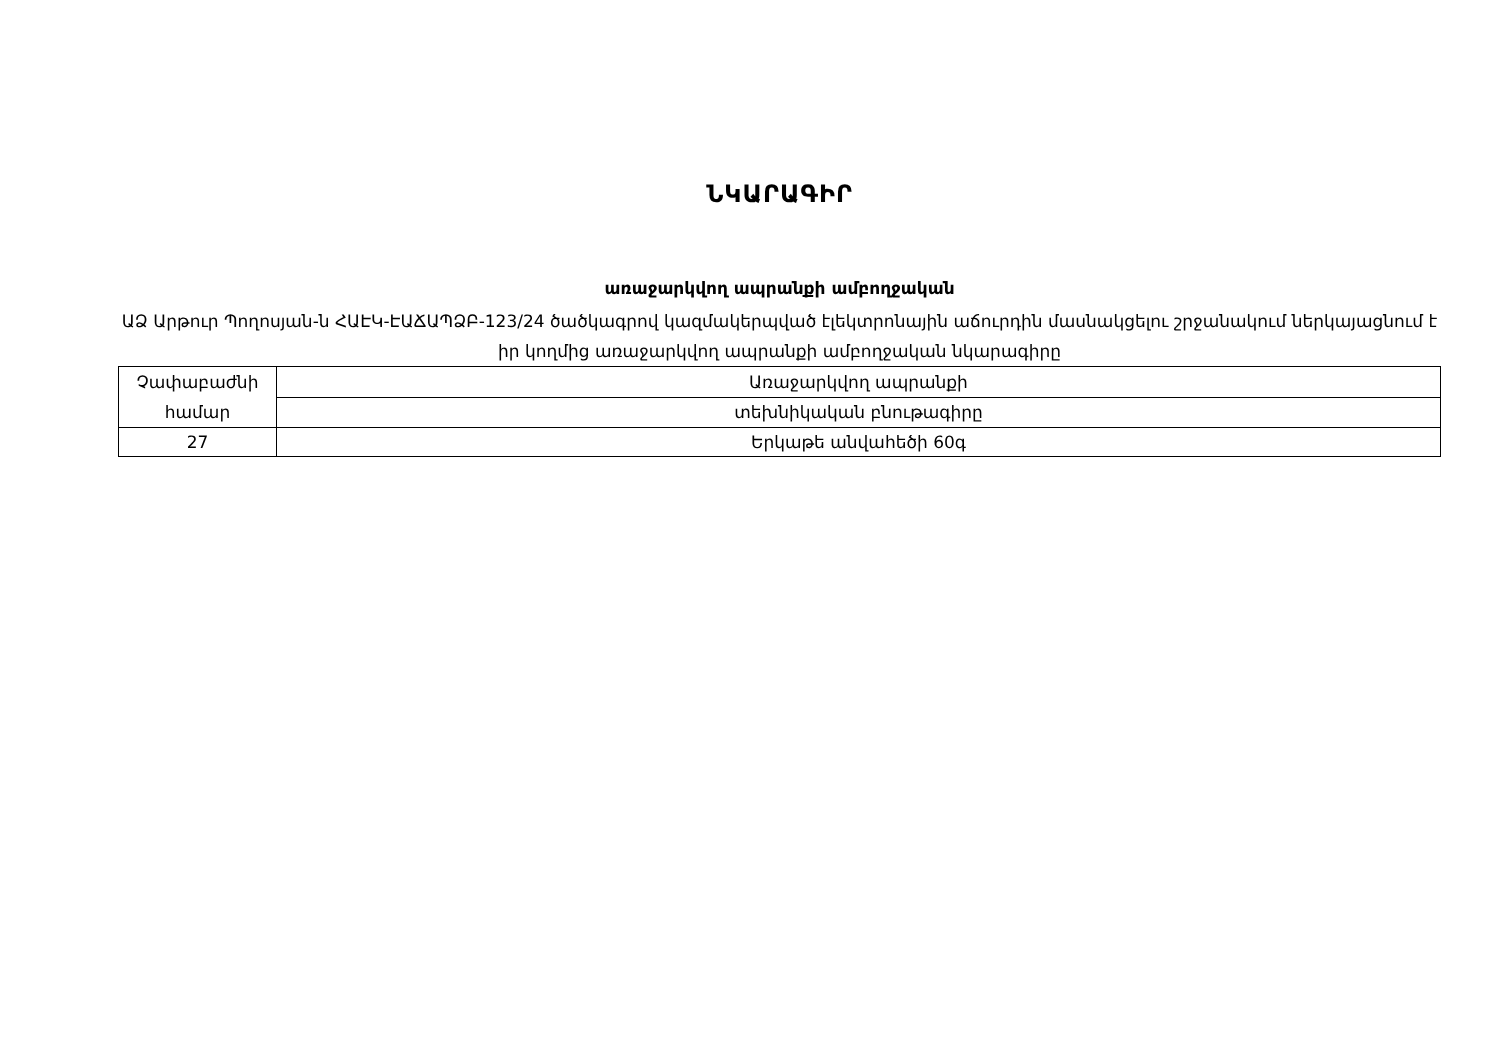ՆԿԱՐԱԳԻՐ
առաջարկվող ապրանքի ամբողջական
ԱՁ Արթուր Պողոսյան-ն ՀԱԷԿ-ԷԱՃԱՊՁԲ-123/24 ծածկագրով կազմակերպված էլեկտրոնային աճուրդին մասնակցելու շրջանակում ներկայացնում է իր կողմից առաջարկվող ապրանքի ամբողջական նկարագիրը
| Չափաբաժնի համար | Առաջարկվող ապրանքի |
| | տեխնիկական բնութագիրը |
| 27 | Երկաթե անվահեծի 60գ |